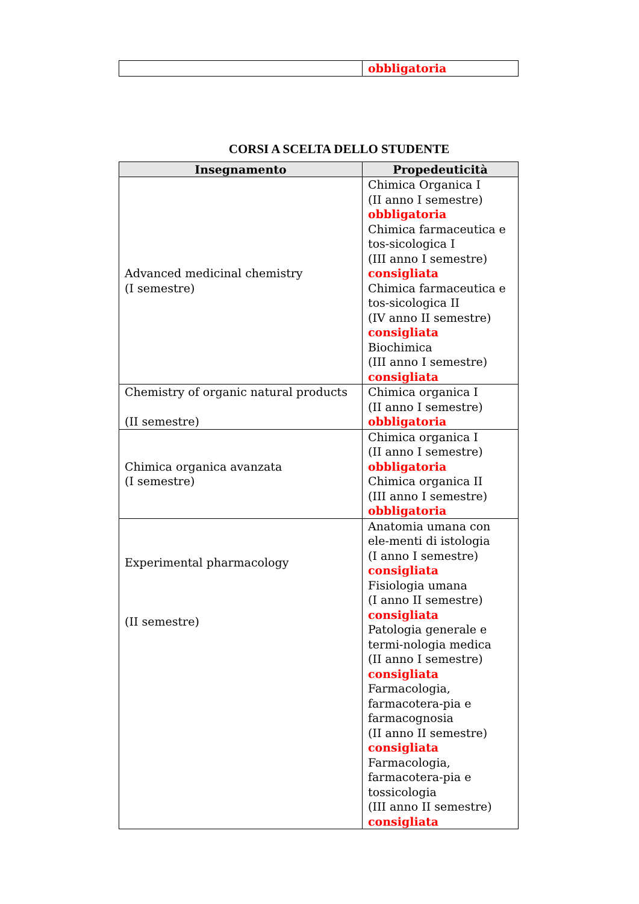| | obbligatoria |
CORSI A SCELTA DELLO STUDENTE
| Insegnamento | Propedeuticità |
| --- | --- |
| Advanced medicinal chemistry (I semestre) | Chimica Organica I (II anno I semestre) obbligatoria Chimica farmaceutica e tos-sicologica I (III anno I semestre) consigliata Chimica farmaceutica e tos-sicologica II (IV anno II semestre) consigliata Biochimica (III anno I semestre) consigliata |
| Chemistry of organic natural products (II semestre) | Chimica organica I (II anno I semestre) obbligatoria |
| Chimica organica avanzata (I semestre) | Chimica organica I (II anno I semestre) obbligatoria Chimica organica II (III anno I semestre) obbligatoria |
| Experimental pharmacology (II semestre) | Anatomia umana con ele-menti di istologia (I anno I semestre) consigliata Fisiologia umana (I anno II semestre) consigliata Patologia generale e termi-nologia medica (II anno I semestre) consigliata Farmacologia, farmacotera-pia e farmacognosia (II anno II semestre) consigliata Farmacologia, farmacotera-pia e tossicologia (III anno II semestre) consigliata |